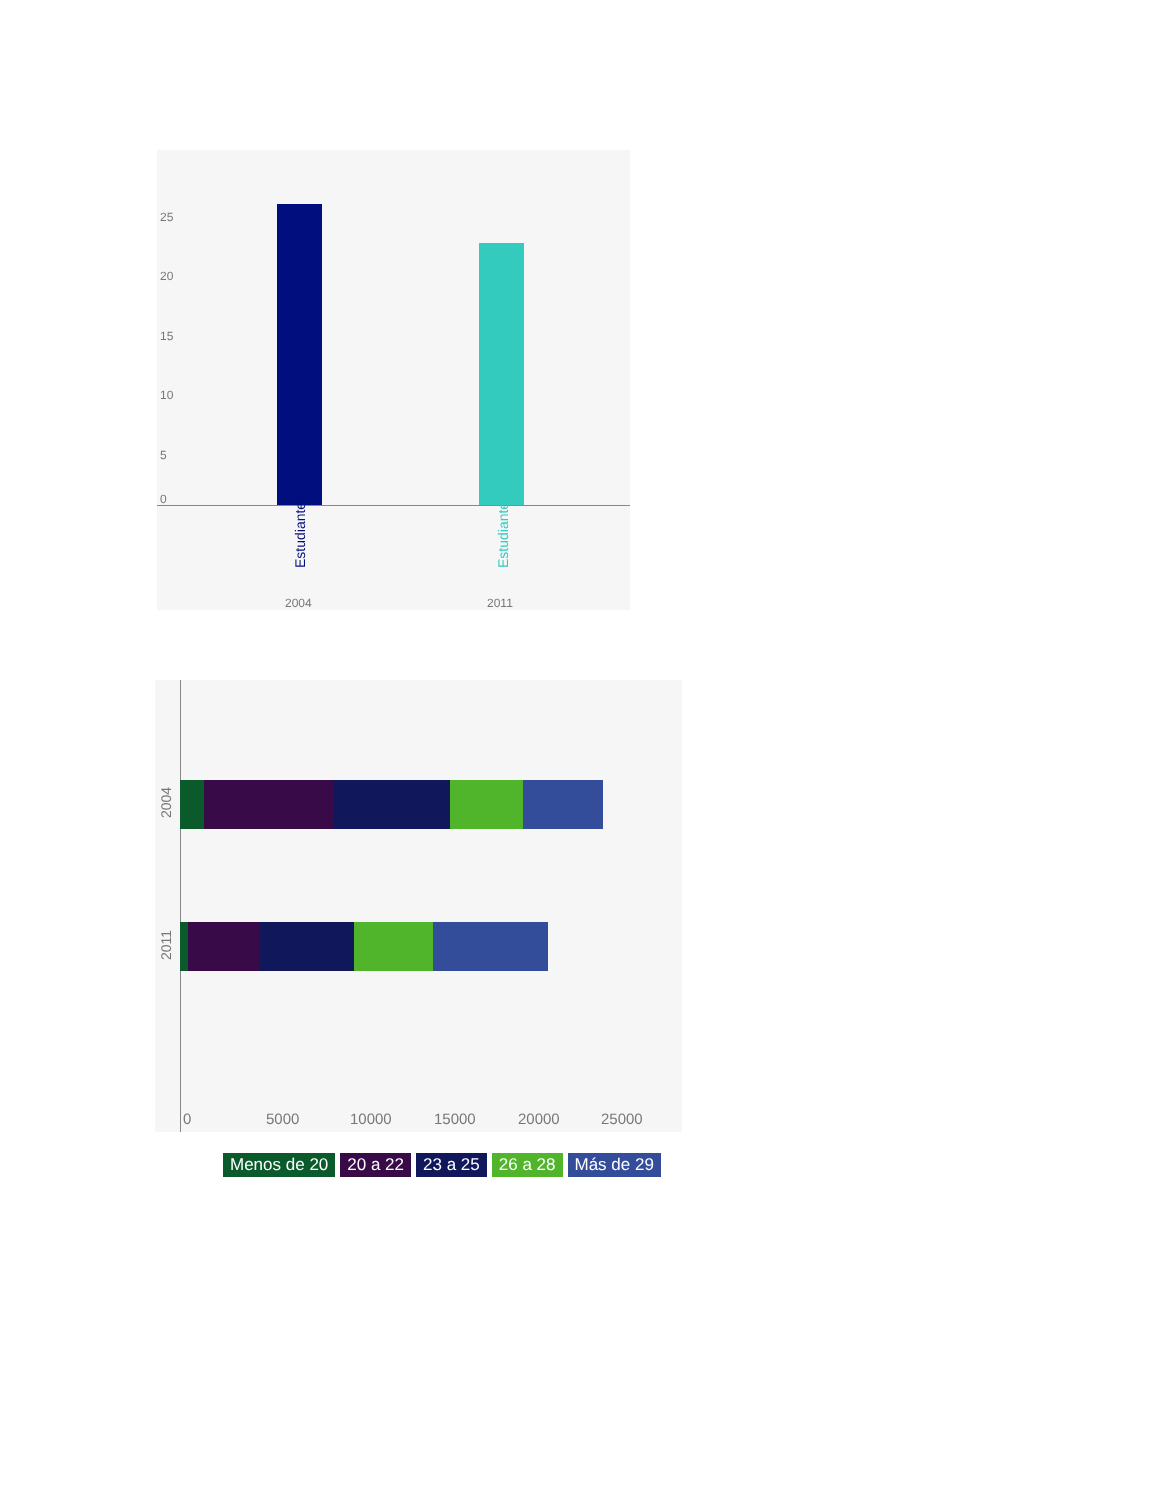25
20
15
10
5
0
Estudiantes Estudiantes
2004 2011
2004
2011
0 5000 10000 15000 20000 25000
Menos de 20 20 a 22 23 a 25 26 a 28 Más de 29